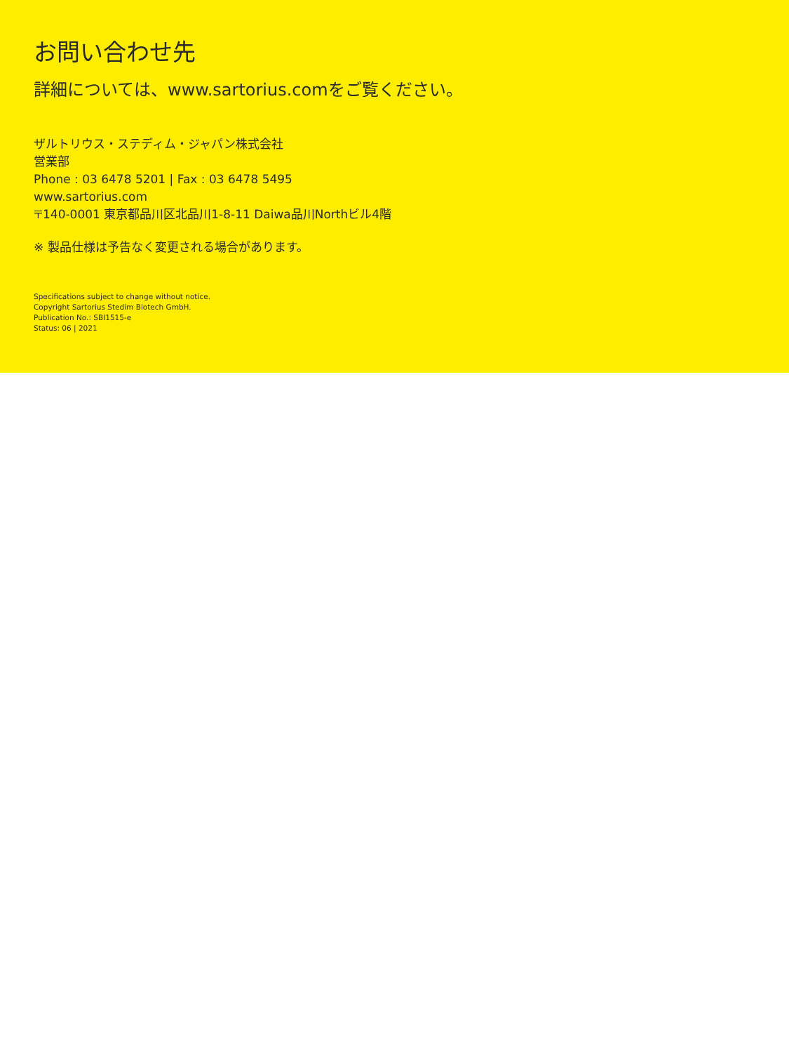お問い合わせ先
詳細については、www.sartorius.comをご覧ください。
ザルトリウス・ステディム・ジャパン株式会社
営業部
Phone : 03 6478 5201 | Fax : 03 6478 5495
www.sartorius.com
〒140-0001 東京都品川区北品川1-8-11 Daiwa品川Northビル4階
※ 製品仕様は予告なく変更される場合があります。
Specifications subject to change without notice.
Copyright Sartorius Stedim Biotech GmbH.
Publication No.: SBI1515-e
Status: 06 | 2021